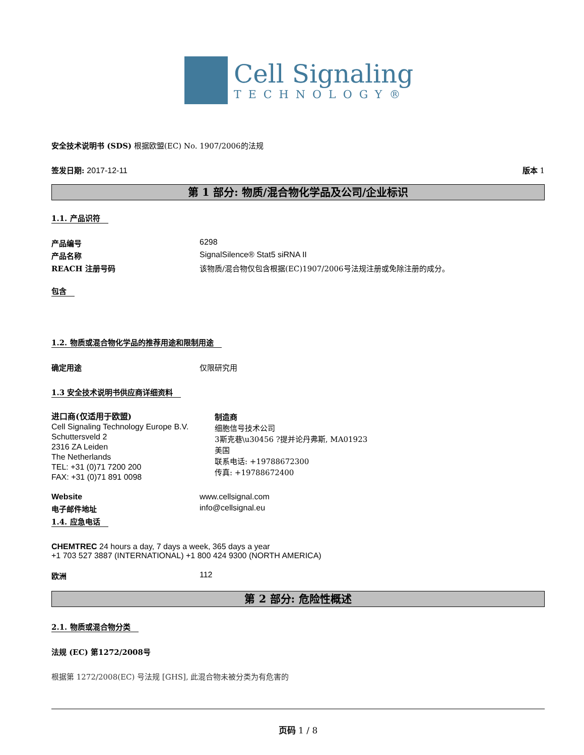Cell Signaling
TECHNOLOGY®
安全技术说明书 (SDS) 根据欧盟(EC) No. 1907/2006的法规
签发日期: 2017-12-11 版本 1
第 1 部分: 物质/混合物化学品及公司/企业标识
1.1. 产品识符
产品编号 6298
产品名称 SignalSilence® Stat5 siRNA II
REACH 注册号码 该物质/混合物仅包含根据(EC)1907/2006号法规注册或免除注册的成分。
包含
1.2. 物质或混合物化学品的推荐用途和限制用途
确定用途 仅限研究用
1.3 安全技术说明书供应商详细资料
进口商(仅适用于欧盟)
Cell Signaling Technology Europe B.V.
Schuttersveld 2
2316 ZA Leiden
The Netherlands
TEL: +31 (0)71 7200 200
FAX: +31 (0)71 891 0098
制造商
细胞信号技术公司
3斯克巷\u30456 ?提并论丹弗斯, MA01923
美国
联系电话: +19788672300
传真: +19788672400
Website www.cellsignal.com
电子邮件地址 info@cellsignal.eu
1.4. 应急电话
CHEMTREC 24 hours a day, 7 days a week, 365 days a year
+1 703 527 3887 (INTERNATIONAL) +1 800 424 9300 (NORTH AMERICA)
欧洲 112
第 2 部分: 危险性概述
2.1. 物质或混合物分类
法规 (EC) 第1272/2008号
根据第 1272/2008(EC) 号法规 [GHS], 此混合物未被分类为有危害的
页码 1 / 8